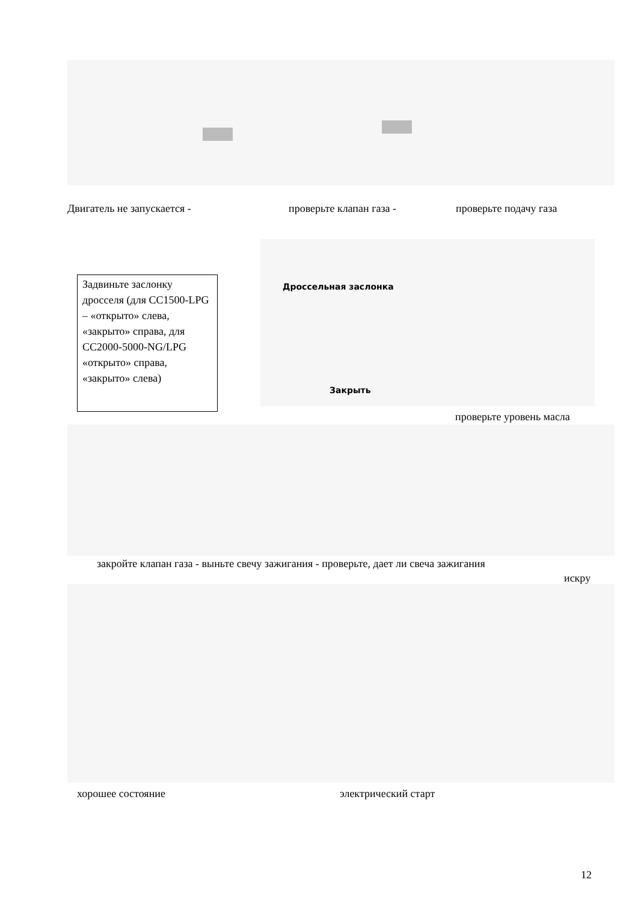Двигатель не запускается - проверьте клапан газа - проверьте подачу газа
Задвиньте заслонку дросселя (для CC1500-LPG – «открыто» слева, «закрыто» справа, для CC2000-5000-NG/LPG «открыто» справа, «закрыто» слева)
Дроссельная заслонка
Закрыть
проверьте уровень масла
закройте клапан газа - выньте свечу зажигания - проверьте, дает ли свеча зажигания
искру
хорошее состояние электрический старт
12